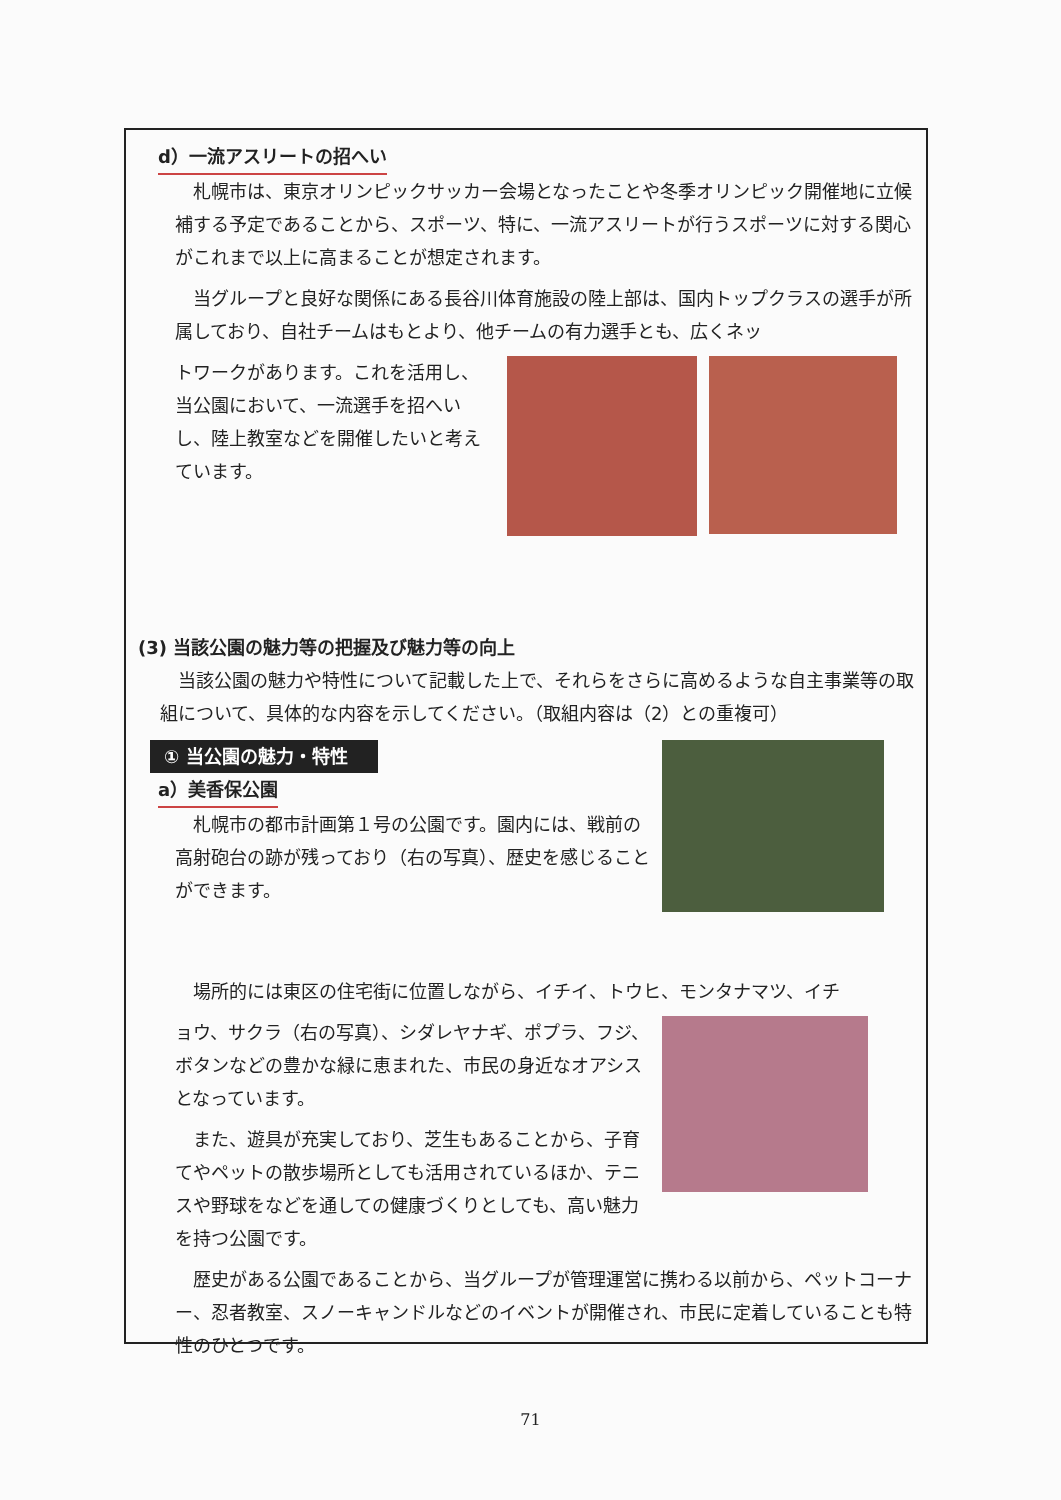d）一流アスリートの招へい
札幌市は、東京オリンピックサッカー会場となったことや冬季オリンピック開催地に立候補する予定であることから、スポーツ、特に、一流アスリートが行うスポーツに対する関心がこれまで以上に高まることが想定されます。
当グループと良好な関係にある長谷川体育施設の陸上部は、国内トップクラスの選手が所属しており、自社チームはもとより、他チームの有力選手とも、広くネッ
トワークがあります。これを活用し、当公園において、一流選手を招へいし、陸上教室などを開催したいと考えています。
(3) 当該公園の魅力等の把握及び魅力等の向上
当該公園の魅力や特性について記載した上で、それらをさらに高めるような自主事業等の取組について、具体的な内容を示してください。（取組内容は（2）との重複可）
① 当公園の魅力・特性
a）美香保公園
札幌市の都市計画第１号の公園です。園内には、戦前の高射砲台の跡が残っており（右の写真）、歴史を感じることができます。
場所的には東区の住宅街に位置しながら、イチイ、トウヒ、モンタナマツ、イチ
ョウ、サクラ（右の写真）、シダレヤナギ、ポプラ、フジ、ボタンなどの豊かな緑に恵まれた、市民の身近なオアシスとなっています。
また、遊具が充実しており、芝生もあることから、子育てやペットの散歩場所としても活用されているほか、テニスや野球をなどを通しての健康づくりとしても、高い魅力を持つ公園です。
歴史がある公園であることから、当グループが管理運営に携わる以前から、ペットコーナー、忍者教室、スノーキャンドルなどのイベントが開催され、市民に定着していることも特性のひとつです。
71